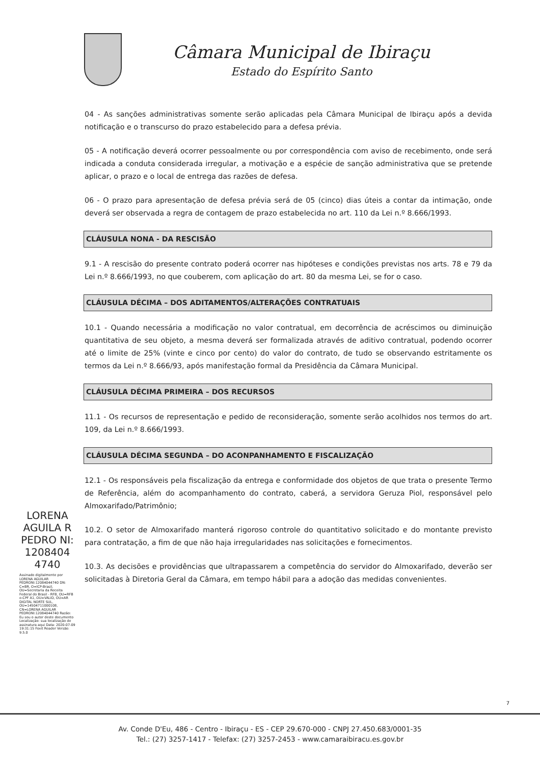Câmara Municipal de Ibiraçu
Estado do Espírito Santo
04 - As sanções administrativas somente serão aplicadas pela Câmara Municipal de Ibiraçu após a devida notificação e o transcurso do prazo estabelecido para a defesa prévia.
05 - A notificação deverá ocorrer pessoalmente ou por correspondência com aviso de recebimento, onde será indicada a conduta considerada irregular, a motivação e a espécie de sanção administrativa que se pretende aplicar, o prazo e o local de entrega das razões de defesa.
06 - O prazo para apresentação de defesa prévia será de 05 (cinco) dias úteis a contar da intimação, onde deverá ser observada a regra de contagem de prazo estabelecida no art. 110 da Lei n.º 8.666/1993.
CLÁUSULA NONA - DA RESCISÃO
9.1 - A rescisão do presente contrato poderá ocorrer nas hipóteses e condições previstas nos arts. 78 e 79 da Lei n.º 8.666/1993, no que couberem, com aplicação do art. 80 da mesma Lei, se for o caso.
CLÁUSULA DÉCIMA – DOS ADITAMENTOS/ALTERAÇÕES CONTRATUAIS
10.1 - Quando necessária a modificação no valor contratual, em decorrência de acréscimos ou diminuição quantitativa de seu objeto, a mesma deverá ser formalizada através de aditivo contratual, podendo ocorrer até o limite de 25% (vinte e cinco por cento) do valor do contrato, de tudo se observando estritamente os termos da Lei n.º 8.666/93, após manifestação formal da Presidência da Câmara Municipal.
CLÁUSULA DÉCIMA PRIMEIRA – DOS RECURSOS
11.1 - Os recursos de representação e pedido de reconsideração, somente serão acolhidos nos termos do art. 109, da Lei n.º 8.666/1993.
CLÁUSULA DÉCIMA SEGUNDA – DO ACONPANHAMENTO E FISCALIZAÇÃO
12.1 - Os responsáveis pela fiscalização da entrega e conformidade dos objetos de que trata o presente Termo de Referência, além do acompanhamento do contrato, caberá, a servidora Geruza Piol, responsável pelo Almoxarifado/Patrimônio;
10.2. O setor de Almoxarifado manterá rigoroso controle do quantitativo solicitado e do montante previsto para contratação, a fim de que não haja irregularidades nas solicitações e fornecimentos.
10.3. As decisões e providências que ultrapassarem a competência do servidor do Almoxarifado, deverão ser solicitadas à Diretoria Geral da Câmara, em tempo hábil para a adoção das medidas convenientes.
LORENA AGUILA R PEDRO NI: 1208404 4740
Assinado digitalmente por LORENA AGUILAR PEDRONI:12084044740 DN: C=BR, O=ICP-Brasil, OU=Secretaria da Receita Federal do Brasil - RFB, OU=RFB e-CPF A1, OU=VALID, OU=AR DIGITAL NORTE SUL, OU=14504711000108, CN=LORENA AGUILAR PEDRONI:12084044740 Razão: Eu sou o autor deste documento Localização: sua localização de assinatura aqui Data: 2020-07-09 19:31:15 Foxit Reader Versão: 9.5.0
7
Av. Conde D'Eu, 486 - Centro - Ibiraçu - ES - CEP 29.670-000 - CNPJ 27.450.683/0001-35
Tel.: (27) 3257-1417 - Telefax: (27) 3257-2453 - www.camaraibiracu.es.gov.br